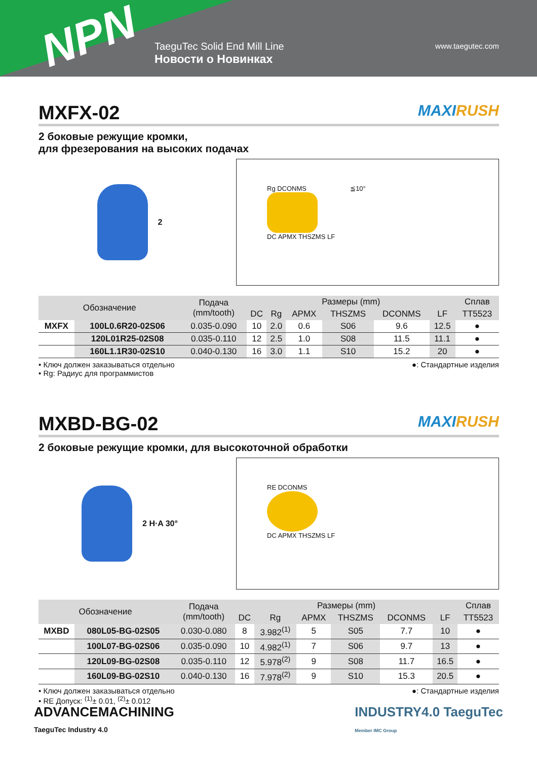NPN
TaeguTec Solid End Mill Line
Новости о Новинках
www.taegutec.com
MXFX-02 MAXIRUSH
2 боковые режущие кромки,
для фрезерования на высоких подачах
2
Rg DCONMS
DC APMX THSZMS LF
≦10°
| Обозначение | | Подача (mm/tooth) | Размеры (mm) | | | | | | Сплав |
| --- | --- | --- | --- | --- | --- | --- | --- | --- | --- |
| | | | DC | Rg | APMX | THSZMS | DCONMS | LF | TT5523 |
| MXFX | 100L0.6R20-02S06 | 0.035-0.090 | 10 | 2.0 | 0.6 | S06 | 9.6 | 12.5 | ● |
| | 120L01R25-02S08 | 0.035-0.110 | 12 | 2.5 | 1.0 | S08 | 11.5 | 11.1 | ● |
| | 160L1.1R30-02S10 | 0.040-0.130 | 16 | 3.0 | 1.1 | S10 | 15.2 | 20 | ● |
• Ключ должен заказываться отдельно
• Rg: Радиус для программистов
●: Стандартные изделия
MXBD-BG-02 MAXIRUSH
2 боковые режущие кромки, для высокоточной обработки
2 H·A 30°
RE DCONMS
DC APMX THSZMS LF
| Обозначение | | Подача (mm/tooth) | Размеры (mm) | | | | | | Сплав |
| --- | --- | --- | --- | --- | --- | --- | --- | --- | --- |
| | | | DC | Rg | APMX | THSZMS | DCONMS | LF | TT5523 |
| MXBD | 080L05-BG-02S05 | 0.030-0.080 | 8 | 3.982<sup>(1)</sup> | 5 | S05 | 7.7 | 10 | ● |
| | 100L07-BG-02S06 | 0.035-0.090 | 10 | 4.982<sup>(1)</sup> | 7 | S06 | 9.7 | 13 | ● |
| | 120L09-BG-02S08 | 0.035-0.110 | 12 | 5.978<sup>(2)</sup> | 9 | S08 | 11.7 | 16.5 | ● |
| | 160L09-BG-02S10 | 0.040-0.130 | 16 | 7.978<sup>(2)</sup> | 9 | S10 | 15.3 | 20.5 | ● |
• Ключ должен заказываться отдельно
• RE Допуск: <sup>(1)</sup>± 0.01, <sup>(2)</sup>± 0.012
●: Стандартные изделия
ADVANCEMACHINING
TaeguTec Industry 4.0
INDUSTRY4.0 TaeguTec
Member IMC Group